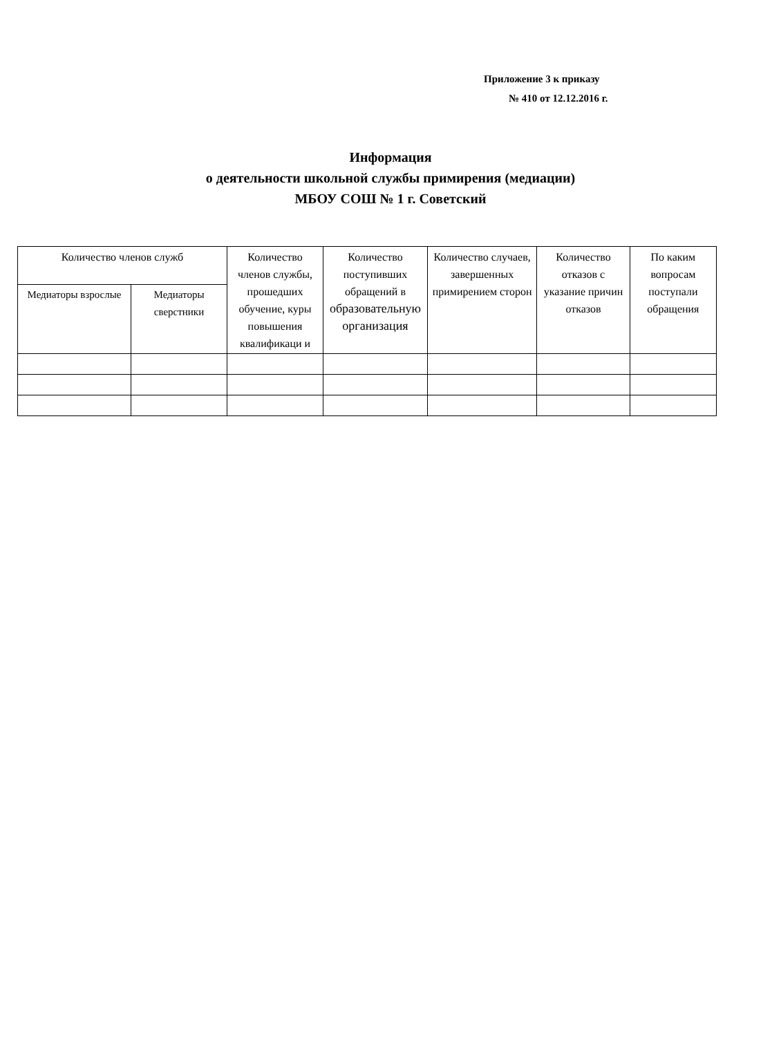Приложение 3 к приказу
№ 410 от 12.12.2016 г.
Информация
о деятельности школьной службы примирения (медиации)
МБОУ СОШ № 1 г. Советский
| Количество членов служб | | Количество членов службы, прошедших обучение, куры повышения квалификаци и | Количество поступивших обращений в образовательную организация | Количество случаев, завершенных примирением сторон | Количество отказов с указание причин отказов | По каким вопросам поступали обращения |
| --- | --- | --- | --- | --- | --- | --- |
| Медиаторы взрослые | Медиаторы сверстники | | | | | |